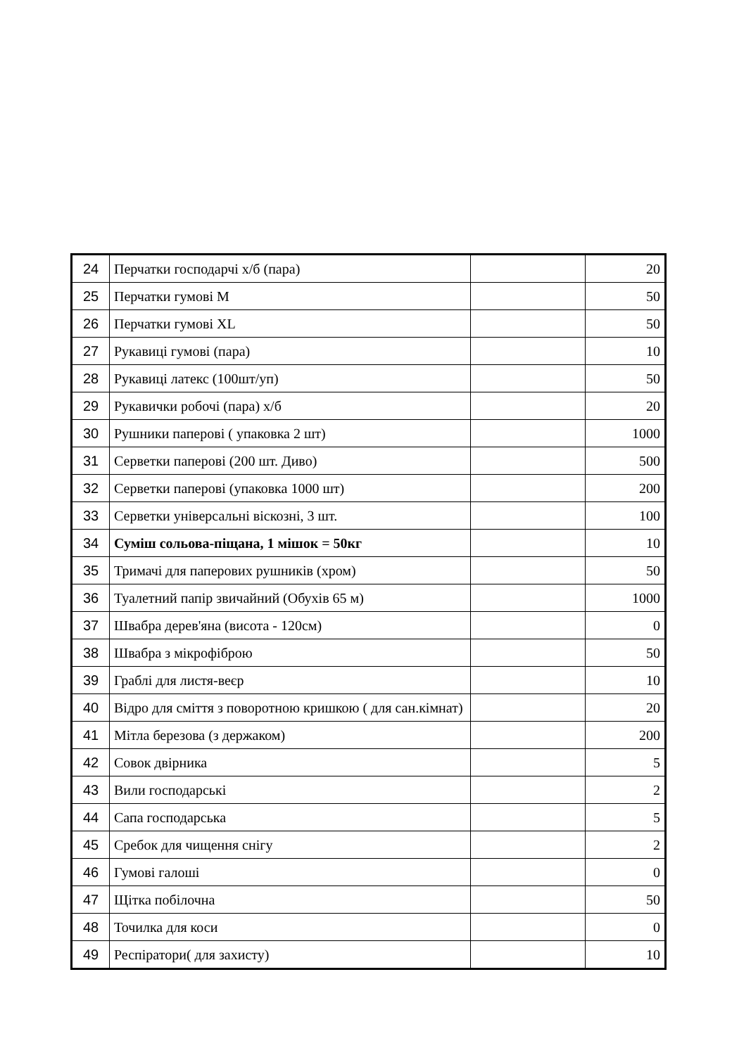| 24 | Перчатки господарчі х/б (пара) | | 20 |
| 25 | Перчатки гумові M | | 50 |
| 26 | Перчатки гумові XL | | 50 |
| 27 | Рукавиці гумові (пара) | | 10 |
| 28 | Рукавиці латекс (100шт/уп) | | 50 |
| 29 | Рукавички робочі (пара) х/б | | 20 |
| 30 | Рушники паперові ( упаковка 2 шт) | | 1000 |
| 31 | Серветки паперові (200 шт. Диво) | | 500 |
| 32 | Серветки паперові (упаковка 1000 шт) | | 200 |
| 33 | Серветки універсальні віскозні, 3 шт. | | 100 |
| 34 | Суміш сольова-піщана, 1 мішок = 50кг | | 10 |
| 35 | Тримачі для паперових рушників (хром) | | 50 |
| 36 | Туалетний папір звичайний (Обухів 65 м) | | 1000 |
| 37 | Швабра дерев'яна (висота - 120см) | | 0 |
| 38 | Швабра з мікрофіброю | | 50 |
| 39 | Граблі для листя-веєр | | 10 |
| 40 | Відро для сміття з поворотною кришкою ( для сан.кімнат) | | 20 |
| 41 | Мітла березова (з держаком) | | 200 |
| 42 | Совок двірника | | 5 |
| 43 | Вили господарські | | 2 |
| 44 | Сапа господарська | | 5 |
| 45 | Сребок для чищення снігу | | 2 |
| 46 | Гумові галоші | | 0 |
| 47 | Щітка побілочна | | 50 |
| 48 | Точилка для коси | | 0 |
| 49 | Респіратори( для захисту) | | 10 |